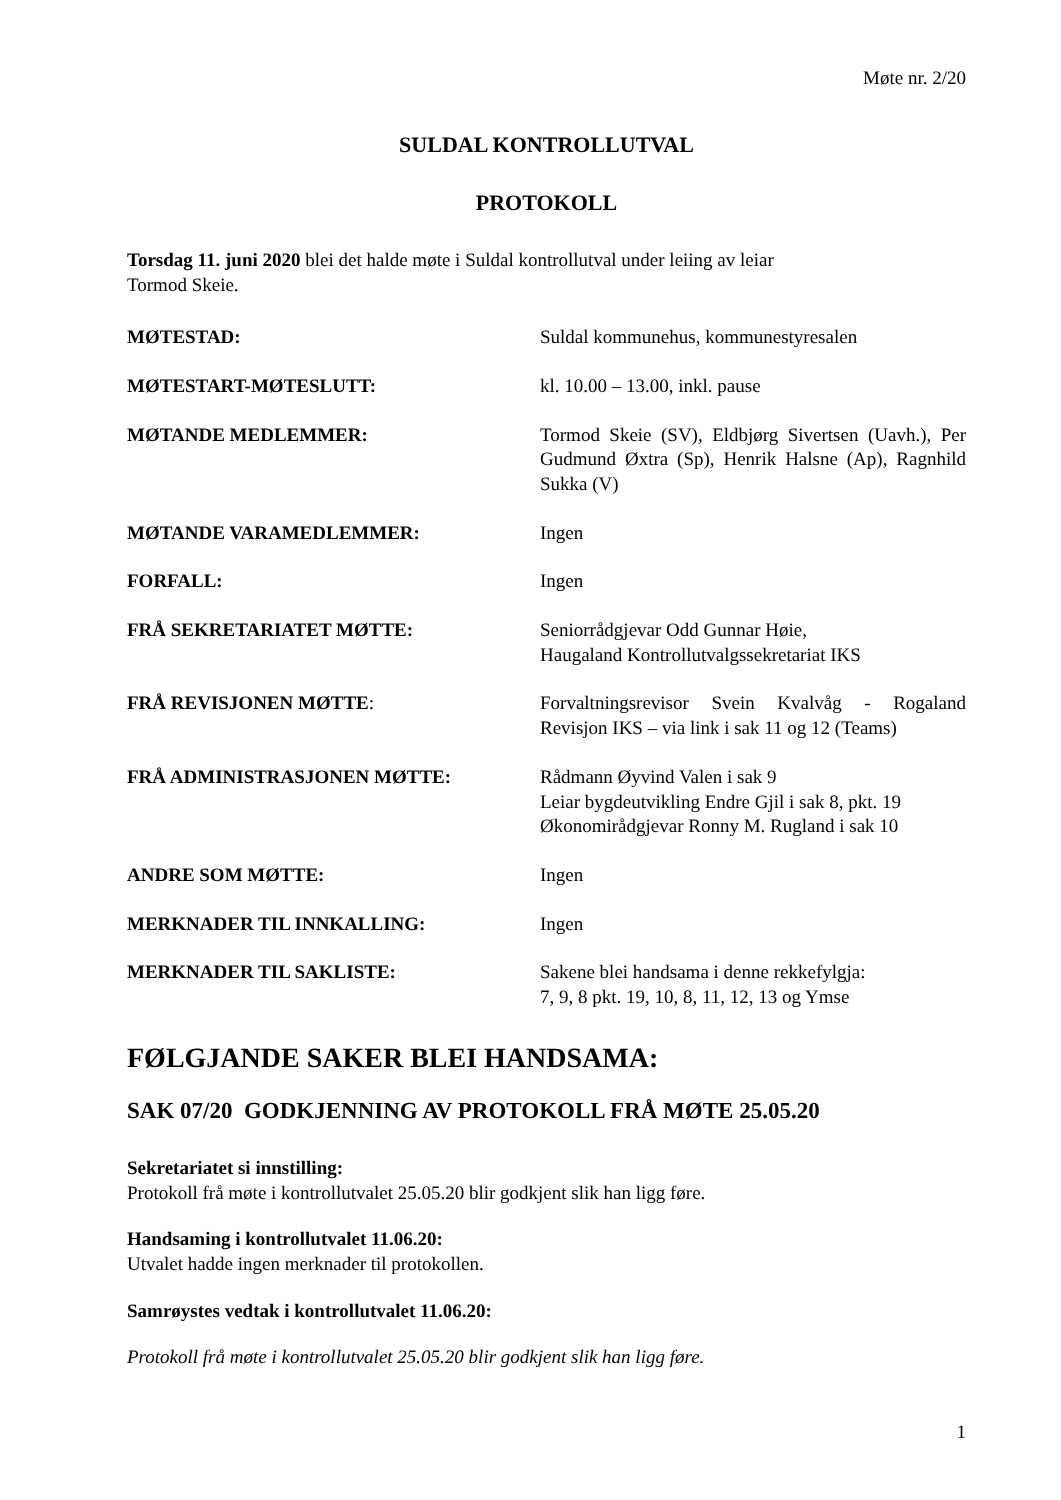Møte nr. 2/20
SULDAL KONTROLLUTVAL
PROTOKOLL
Torsdag 11. juni 2020 blei det halde møte i Suldal kontrollutval under leiing av leiar
Tormod Skeie.
MØTESTAD: Suldal kommunehus, kommunestyresalen
MØTESTART-MØTESLUTT: kl. 10.00 – 13.00, inkl. pause
MØTANDE MEDLEMMER: Tormod Skeie (SV), Eldbjørg Sivertsen (Uavh.), Per Gudmund Øxtra (Sp), Henrik Halsne (Ap), Ragnhild Sukka (V)
MØTANDE VARAMEDLEMMER: Ingen
FORFALL: Ingen
FRÅ SEKRETARIATET MØTTE: Seniorrådgjevar Odd Gunnar Høie,
Haugaland Kontrollutvalgssekretariat IKS
FRÅ REVISJONEN MØTTE: Forvaltningsrevisor Svein Kvalvåg - Rogaland Revisjon IKS – via link i sak 11 og 12 (Teams)
FRÅ ADMINISTRASJONEN MØTTE: Rådmann Øyvind Valen i sak 9
Leiar bygdeutvikling Endre Gjil i sak 8, pkt. 19
Økonomirådgjevar Ronny M. Rugland i sak 10
ANDRE SOM MØTTE: Ingen
MERKNADER TIL INNKALLING: Ingen
MERKNADER TIL SAKLISTE: Sakene blei handsama i denne rekkefylgja:
7, 9, 8 pkt. 19, 10, 8, 11, 12, 13 og Ymse
FØLGJANDE SAKER BLEI HANDSAMA:
SAK 07/20 GODKJENNING AV PROTOKOLL FRÅ MØTE 25.05.20
Sekretariatet si innstilling:
Protokoll frå møte i kontrollutvalet 25.05.20 blir godkjent slik han ligg føre.
Handsaming i kontrollutvalet 11.06.20:
Utvalet hadde ingen merknader til protokollen.
Samrøystes vedtak i kontrollutvalet 11.06.20:
Protokoll frå møte i kontrollutvalet 25.05.20 blir godkjent slik han ligg føre.
1